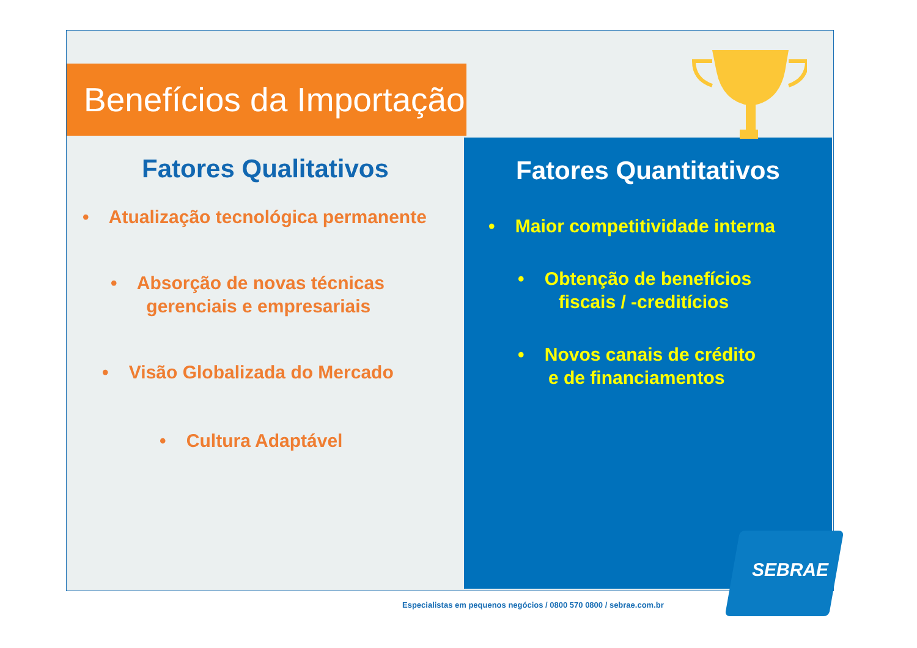Benefícios da Importação
Fatores Qualitativos
• Atualização tecnológica permanente
• Absorção de novas técnicas
gerenciais e empresariais
• Visão Globalizada do Mercado
• Cultura Adaptável
Fatores Quantitativos
• Maior competitividade interna
• Obtenção de benefícios
fiscais / -creditícios
• Novos canais de crédito
e de financiamentos
SEBRAE
Especialistas em pequenos negócios / 0800 570 0800 / sebrae.com.br